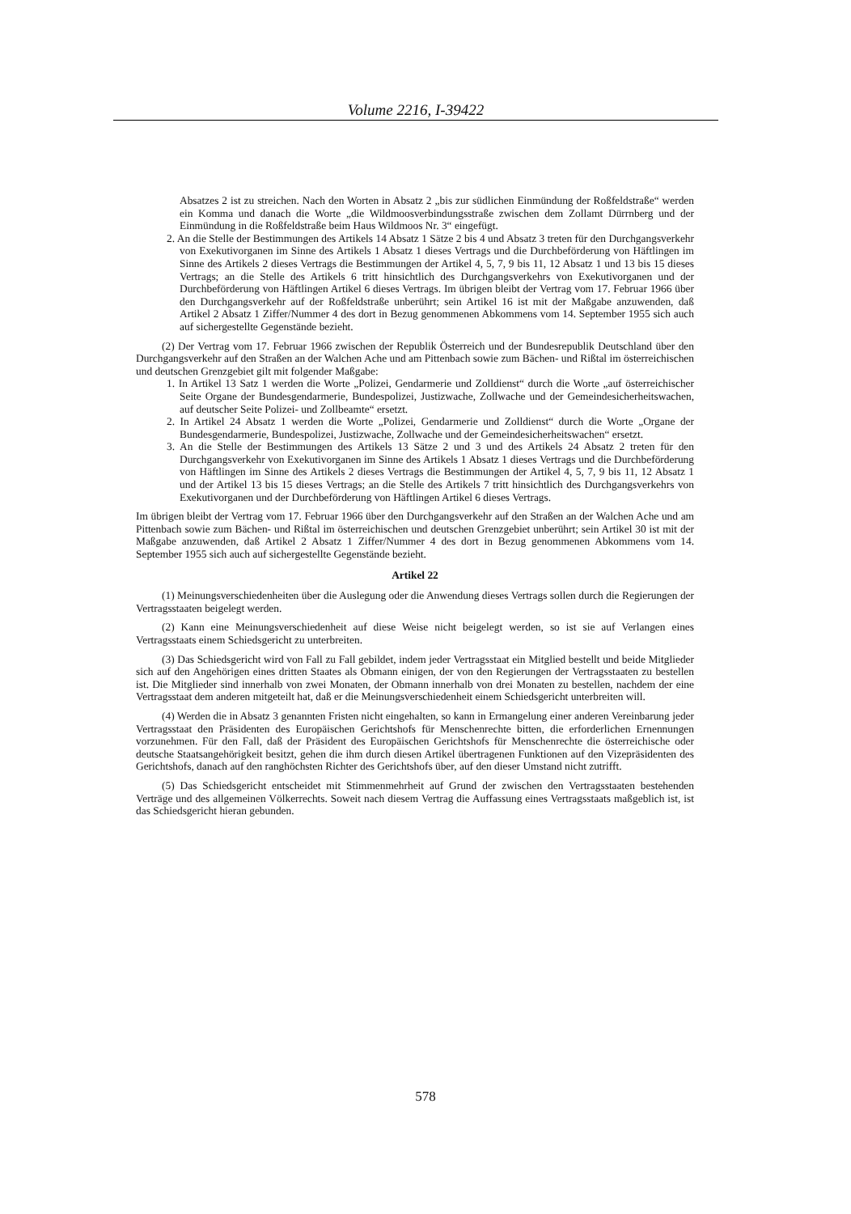Volume 2216, I-39422
Absatzes 2 ist zu streichen. Nach den Worten in Absatz 2 „bis zur südlichen Einmündung der Roßfeldstraße“ werden ein Komma und danach die Worte „die Wildmoosverbindungsstraße zwischen dem Zollamt Dürrnberg und der Einmündung in die Roßfeldstraße beim Haus Wildmoos Nr. 3“ eingefügt.
2. An die Stelle der Bestimmungen des Artikels 14 Absatz 1 Sätze 2 bis 4 und Absatz 3 treten für den Durchgangsverkehr von Exekutivorganen im Sinne des Artikels 1 Absatz 1 dieses Vertrags und die Durchbeförderung von Häftlingen im Sinne des Artikels 2 dieses Vertrags die Bestimmungen der Artikel 4, 5, 7, 9 bis 11, 12 Absatz 1 und 13 bis 15 dieses Vertrags; an die Stelle des Artikels 6 tritt hinsichtlich des Durchgangsverkehrs von Exekutivorganen und der Durchbeförderung von Häftlingen Artikel 6 dieses Vertrags. Im übrigen bleibt der Vertrag vom 17. Februar 1966 über den Durchgangsverkehr auf der Roßfeldstraße unberührt; sein Artikel 16 ist mit der Maßgabe anzuwenden, daß Artikel 2 Absatz 1 Ziffer/Nummer 4 des dort in Bezug genommenen Abkommens vom 14. September 1955 sich auch auf sichergestellte Gegenstände bezieht.
(2) Der Vertrag vom 17. Februar 1966 zwischen der Republik Österreich und der Bundesrepublik Deutschland über den Durchgangsverkehr auf den Straßen an der Walchen Ache und am Pittenbach sowie zum Bächen- und Rißtal im österreichischen und deutschen Grenzgebiet gilt mit folgender Maßgabe:
1. In Artikel 13 Satz 1 werden die Worte „Polizei, Gendarmerie und Zolldienst“ durch die Worte „auf österreichischer Seite Organe der Bundesgendarmerie, Bundespolizei, Justizwache, Zollwache und der Gemeindesicherheitswachen, auf deutscher Seite Polizei- und Zollbeamte“ ersetzt.
2. In Artikel 24 Absatz 1 werden die Worte „Polizei, Gendarmerie und Zolldienst“ durch die Worte „Organe der Bundesgendarmerie, Bundespolizei, Justizwache, Zollwache und der Gemeindesicherheitswachen“ ersetzt.
3. An die Stelle der Bestimmungen des Artikels 13 Sätze 2 und 3 und des Artikels 24 Absatz 2 treten für den Durchgangsverkehr von Exekutivorganen im Sinne des Artikels 1 Absatz 1 dieses Vertrags und die Durchbeförderung von Häftlingen im Sinne des Artikels 2 dieses Vertrags die Bestimmungen der Artikel 4, 5, 7, 9 bis 11, 12 Absatz 1 und der Artikel 13 bis 15 dieses Vertrags; an die Stelle des Artikels 7 tritt hinsichtlich des Durchgangsverkehrs von Exekutivorganen und der Durchbeförderung von Häftlingen Artikel 6 dieses Vertrags.
Im übrigen bleibt der Vertrag vom 17. Februar 1966 über den Durchgangsverkehr auf den Straßen an der Walchen Ache und am Pittenbach sowie zum Bächen- und Rißtal im österreichischen und deutschen Grenzgebiet unberührt; sein Artikel 30 ist mit der Maßgabe anzuwenden, daß Artikel 2 Absatz 1 Ziffer/Nummer 4 des dort in Bezug genommenen Abkommens vom 14. September 1955 sich auch auf sichergestellte Gegenstände bezieht.
Artikel 22
(1) Meinungsverschiedenheiten über die Auslegung oder die Anwendung dieses Vertrags sollen durch die Regierungen der Vertragsstaaten beigelegt werden.
(2) Kann eine Meinungsverschiedenheit auf diese Weise nicht beigelegt werden, so ist sie auf Verlangen eines Vertragsstaats einem Schiedsgericht zu unterbreiten.
(3) Das Schiedsgericht wird von Fall zu Fall gebildet, indem jeder Vertragsstaat ein Mitglied bestellt und beide Mitglieder sich auf den Angehörigen eines dritten Staates als Obmann einigen, der von den Regierungen der Vertragsstaaten zu bestellen ist. Die Mitglieder sind innerhalb von zwei Monaten, der Obmann innerhalb von drei Monaten zu bestellen, nachdem der eine Vertragsstaat dem anderen mitgeteilt hat, daß er die Meinungsverschiedenheit einem Schiedsgericht unterbreiten will.
(4) Werden die in Absatz 3 genannten Fristen nicht eingehalten, so kann in Ermangelung einer anderen Vereinbarung jeder Vertragsstaat den Präsidenten des Europäischen Gerichtshofs für Menschenrechte bitten, die erforderlichen Ernennungen vorzunehmen. Für den Fall, daß der Präsident des Europäischen Gerichtshofs für Menschenrechte die österreichische oder deutsche Staatsangehörigkeit besitzt, gehen die ihm durch diesen Artikel übertragenen Funktionen auf den Vizepräsidenten des Gerichtshofs, danach auf den ranghöchsten Richter des Gerichtshofs über, auf den dieser Umstand nicht zutrifft.
(5) Das Schiedsgericht entscheidet mit Stimmenmehrheit auf Grund der zwischen den Vertragsstaaten bestehenden Verträge und des allgemeinen Völkerrechts. Soweit nach diesem Vertrag die Auffassung eines Vertragsstaats maßgeblich ist, ist das Schiedsgericht hieran gebunden.
578